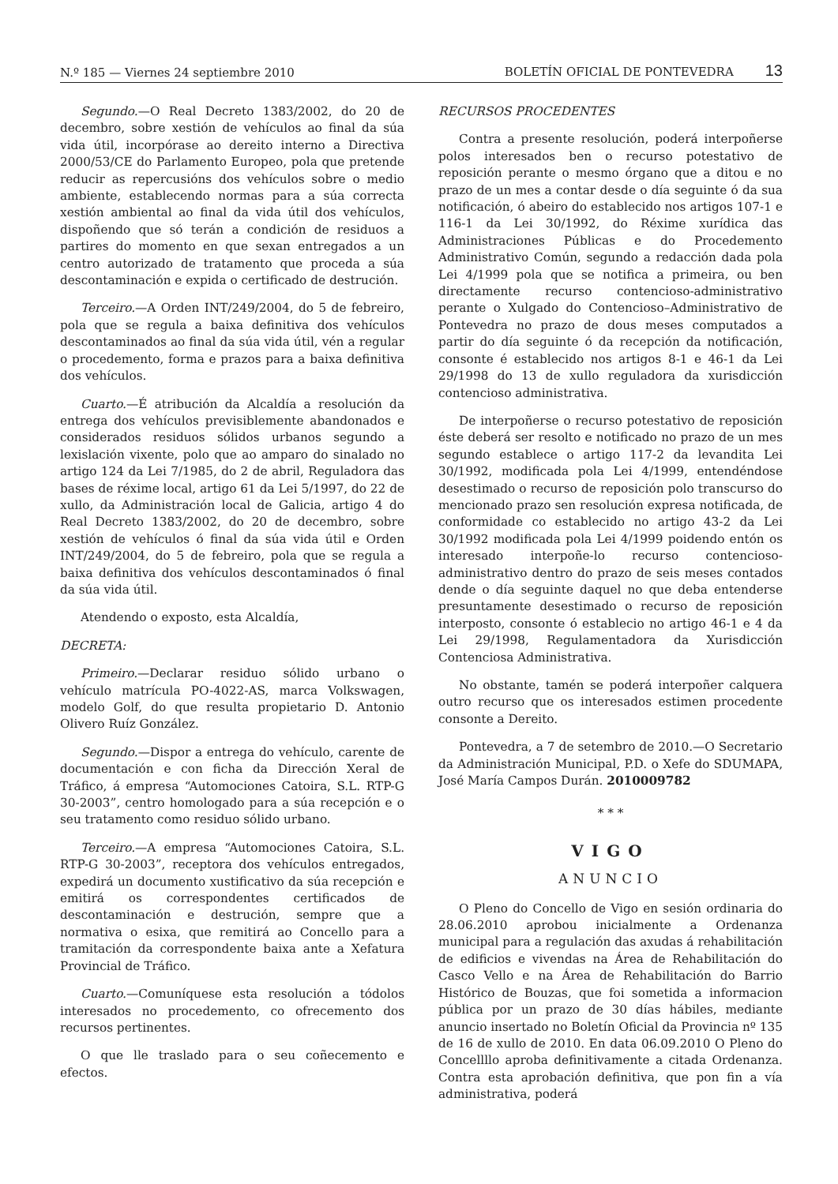N.º 185 — Viernes 24 septiembre 2010
BOLETÍN OFICIAL DE PONTEVEDRA 13
Segundo.—O Real Decreto 1383/2002, do 20 de decembro, sobre xestión de vehículos ao final da súa vida útil, incorpórase ao dereito interno a Directiva 2000/53/CE do Parlamento Europeo, pola que pretende reducir as repercusións dos vehículos sobre o medio ambiente, establecendo normas para a súa correcta xestión ambiental ao final da vida útil dos vehículos, dispoñendo que só terán a condición de residuos a partires do momento en que sexan entregados a un centro autorizado de tratamento que proceda a súa descontaminación e expida o certificado de destrución.
Terceiro.—A Orden INT/249/2004, do 5 de febreiro, pola que se regula a baixa definitiva dos vehículos descontaminados ao final da súa vida útil, vén a regular o procedemento, forma e prazos para a baixa definitiva dos vehículos.
Cuarto.—É atribución da Alcaldía a resolución da entrega dos vehículos previsiblemente abandonados e considerados residuos sólidos urbanos segundo a lexislación vixente, polo que ao amparo do sinalado no artigo 124 da Lei 7/1985, do 2 de abril, Reguladora das bases de réxime local, artigo 61 da Lei 5/1997, do 22 de xullo, da Administración local de Galicia, artigo 4 do Real Decreto 1383/2002, do 20 de decembro, sobre xestión de vehículos ó final da súa vida útil e Orden INT/249/2004, do 5 de febreiro, pola que se regula a baixa definitiva dos vehículos descontaminados ó final da súa vida útil.
Atendendo o exposto, esta Alcaldía,
DECRETA:
Primeiro.—Declarar residuo sólido urbano o vehículo matrícula PO-4022-AS, marca Volkswagen, modelo Golf, do que resulta propietario D. Antonio Olivero Ruíz González.
Segundo.—Dispor a entrega do vehículo, carente de documentación e con ficha da Dirección Xeral de Tráfico, á empresa “Automociones Catoira, S.L. RTP-G 30-2003”, centro homologado para a súa recepción e o seu tratamento como residuo sólido urbano.
Terceiro.—A empresa “Automociones Catoira, S.L. RTP-G 30-2003”, receptora dos vehículos entregados, expedirá un documento xustificativo da súa recepción e emitirá os correspondentes certificados de descontaminación e destrución, sempre que a normativa o esixa, que remitirá ao Concello para a tramitación da correspondente baixa ante a Xefatura Provincial de Tráfico.
Cuarto.—Comuníquese esta resolución a tódolos interesados no procedemento, co ofrecemento dos recursos pertinentes.
O que lle traslado para o seu coñecemento e efectos.
RECURSOS PROCEDENTES
Contra a presente resolución, poderá interpoñerse polos interesados ben o recurso potestativo de reposición perante o mesmo órgano que a ditou e no prazo de un mes a contar desde o día seguinte ó da sua notificación, ó abeiro do establecido nos artigos 107-1 e 116-1 da Lei 30/1992, do Réxime xurídica das Administraciones Públicas e do Procedemento Administrativo Común, segundo a redacción dada pola Lei 4/1999 pola que se notifica a primeira, ou ben directamente recurso contencioso-administrativo perante o Xulgado do Contencioso–Administrativo de Pontevedra no prazo de dous meses computados a partir do día seguinte ó da recepción da notificación, consonte é establecido nos artigos 8-1 e 46-1 da Lei 29/1998 do 13 de xullo reguladora da xurisdicción contencioso administrativa.
De interpoñerse o recurso potestativo de reposición éste deberá ser resolto e notificado no prazo de un mes segundo establece o artigo 117-2 da levandita Lei 30/1992, modificada pola Lei 4/1999, entendéndose desestimado o recurso de reposición polo transcurso do mencionado prazo sen resolución expresa notificada, de conformidade co establecido no artigo 43-2 da Lei 30/1992 modificada pola Lei 4/1999 poidendo entón os interesado interpoñe-lo recurso contencioso-administrativo dentro do prazo de seis meses contados dende o día seguinte daquel no que deba entenderse presuntamente desestimado o recurso de reposición interposto, consonte ó establecio no artigo 46-1 e 4 da Lei 29/1998, Regulamentadora da Xurisdicción Contenciosa Administrativa.
No obstante, tamén se poderá interpoñer calquera outro recurso que os interesados estimen procedente consonte a Dereito.
Pontevedra, a 7 de setembro de 2010.—O Secretario da Administración Municipal, P.D. o Xefe do SDUMAPA, José María Campos Durán. 2010009782
* * *
VIGO
ANUNCIO
O Pleno do Concello de Vigo en sesión ordinaria do 28.06.2010 aprobou inicialmente a Ordenanza municipal para a regulación das axudas á rehabilitación de edificios e vivendas na Área de Rehabilitación do Casco Vello e na Área de Rehabilitación do Barrio Histórico de Bouzas, que foi sometida a informacion pública por un prazo de 30 días hábiles, mediante anuncio insertado no Boletín Oficial da Provincia nº 135 de 16 de xullo de 2010. En data 06.09.2010 O Pleno do Concellllo aproba definitivamente a citada Ordenanza. Contra esta aprobación definitiva, que pon fin a vía administrativa, poderá